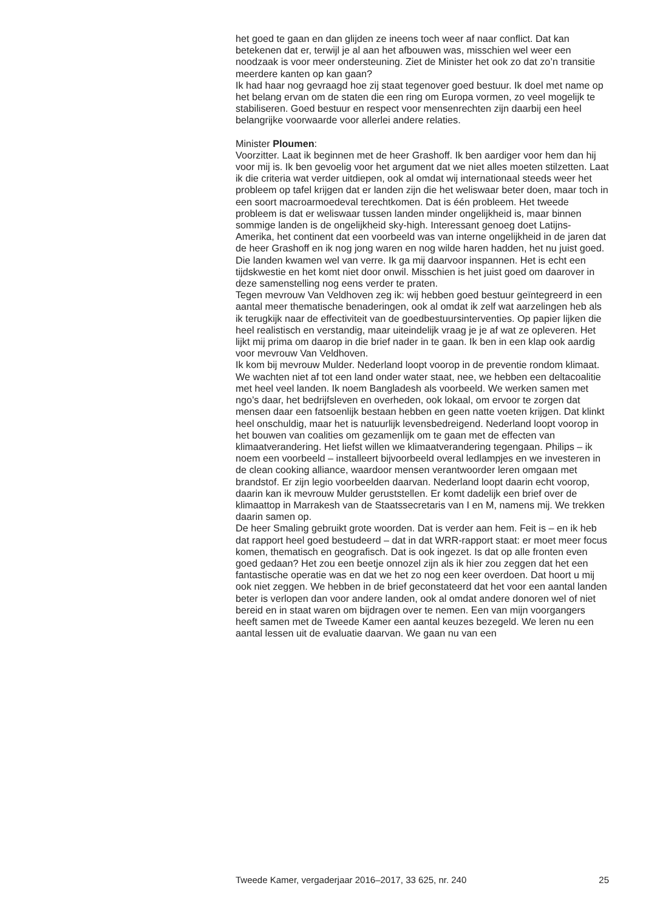het goed te gaan en dan glijden ze ineens toch weer af naar conflict. Dat kan betekenen dat er, terwijl je al aan het afbouwen was, misschien wel weer een noodzaak is voor meer ondersteuning. Ziet de Minister het ook zo dat zo’n transitie meerdere kanten op kan gaan?
Ik had haar nog gevraagd hoe zij staat tegenover goed bestuur. Ik doel met name op het belang ervan om de staten die een ring om Europa vormen, zo veel mogelijk te stabiliseren. Goed bestuur en respect voor mensenrechten zijn daarbij een heel belangrijke voorwaarde voor allerlei andere relaties.
Minister Ploumen:
Voorzitter. Laat ik beginnen met de heer Grashoff. Ik ben aardiger voor hem dan hij voor mij is. Ik ben gevoelig voor het argument dat we niet alles moeten stilzetten. Laat ik die criteria wat verder uitdiepen, ook al omdat wij internationaal steeds weer het probleem op tafel krijgen dat er landen zijn die het weliswaar beter doen, maar toch in een soort macroar­moedeval terechtkomen. Dat is één probleem. Het tweede probleem is dat er weliswaar tussen landen minder ongelijkheid is, maar binnen sommige landen is de ongelijkheid sky-high. Interessant genoeg doet Latijns-Amerika, het continent dat een voorbeeld was van interne ongelijkheid in de jaren dat de heer Grashoff en ik nog jong waren en nog wilde haren hadden, het nu juist goed. Die landen kwamen wel van verre. Ik ga mij daarvoor inspannen. Het is echt een tijdskwestie en het komt niet door onwil. Misschien is het juist goed om daarover in deze samenstelling nog eens verder te praten.
Tegen mevrouw Van Veldhoven zeg ik: wij hebben goed bestuur geïnte­greerd in een aantal meer thematische benaderingen, ook al omdat ik zelf wat aarzelingen heb als ik terugkijk naar de effectiviteit van de goedbe­stuursinterventies. Op papier lijken die heel realistisch en verstandig, maar uiteindelijk vraag je je af wat ze opleveren. Het lijkt mij prima om daarop in die brief nader in te gaan. Ik ben in een klap ook aardig voor mevrouw Van Veldhoven.
Ik kom bij mevrouw Mulder. Nederland loopt voorop in de preventie rondom klimaat. We wachten niet af tot een land onder water staat, nee, we hebben een deltacoalitie met heel veel landen. Ik noem Bangladesh als voorbeeld. We werken samen met ngo’s daar, het bedrijfsleven en overheden, ook lokaal, om ervoor te zorgen dat mensen daar een fatsoenlijk bestaan hebben en geen natte voeten krijgen. Dat klinkt heel onschuldig, maar het is natuurlijk levensbedreigend. Nederland loopt voorop in het bouwen van coalities om gezamenlijk om te gaan met de effecten van klimaatverandering. Het liefst willen we klimaatverandering tegengaan. Philips – ik noem een voorbeeld – installeert bijvoorbeeld overal ledlampjes en we investeren in de clean cooking alliance, waardoor mensen verantwoorder leren omgaan met brandstof. Er zijn legio voorbeelden daarvan. Nederland loopt daarin echt voorop, daarin kan ik mevrouw Mulder geruststellen. Er komt dadelijk een brief over de klimaattop in Marrakesh van de Staatssecretaris van I en M, namens mij. We trekken daarin samen op.
De heer Smaling gebruikt grote woorden. Dat is verder aan hem. Feit is – en ik heb dat rapport heel goed bestudeerd – dat in dat WRR-rapport staat: er moet meer focus komen, thematisch en geografisch. Dat is ook ingezet. Is dat op alle fronten even goed gedaan? Het zou een beetje onnozel zijn als ik hier zou zeggen dat het een fantastische operatie was en dat we het zo nog een keer overdoen. Dat hoort u mij ook niet zeggen. We hebben in de brief geconstateerd dat het voor een aantal landen beter is verlopen dan voor andere landen, ook al omdat andere donoren wel of niet bereid en in staat waren om bijdragen over te nemen. Een van mijn voorgangers heeft samen met de Tweede Kamer een aantal keuzes bezegeld. We leren nu een aantal lessen uit de evaluatie daarvan. We gaan nu van een
Tweede Kamer, vergaderjaar 2016–2017, 33 625, nr. 240 25